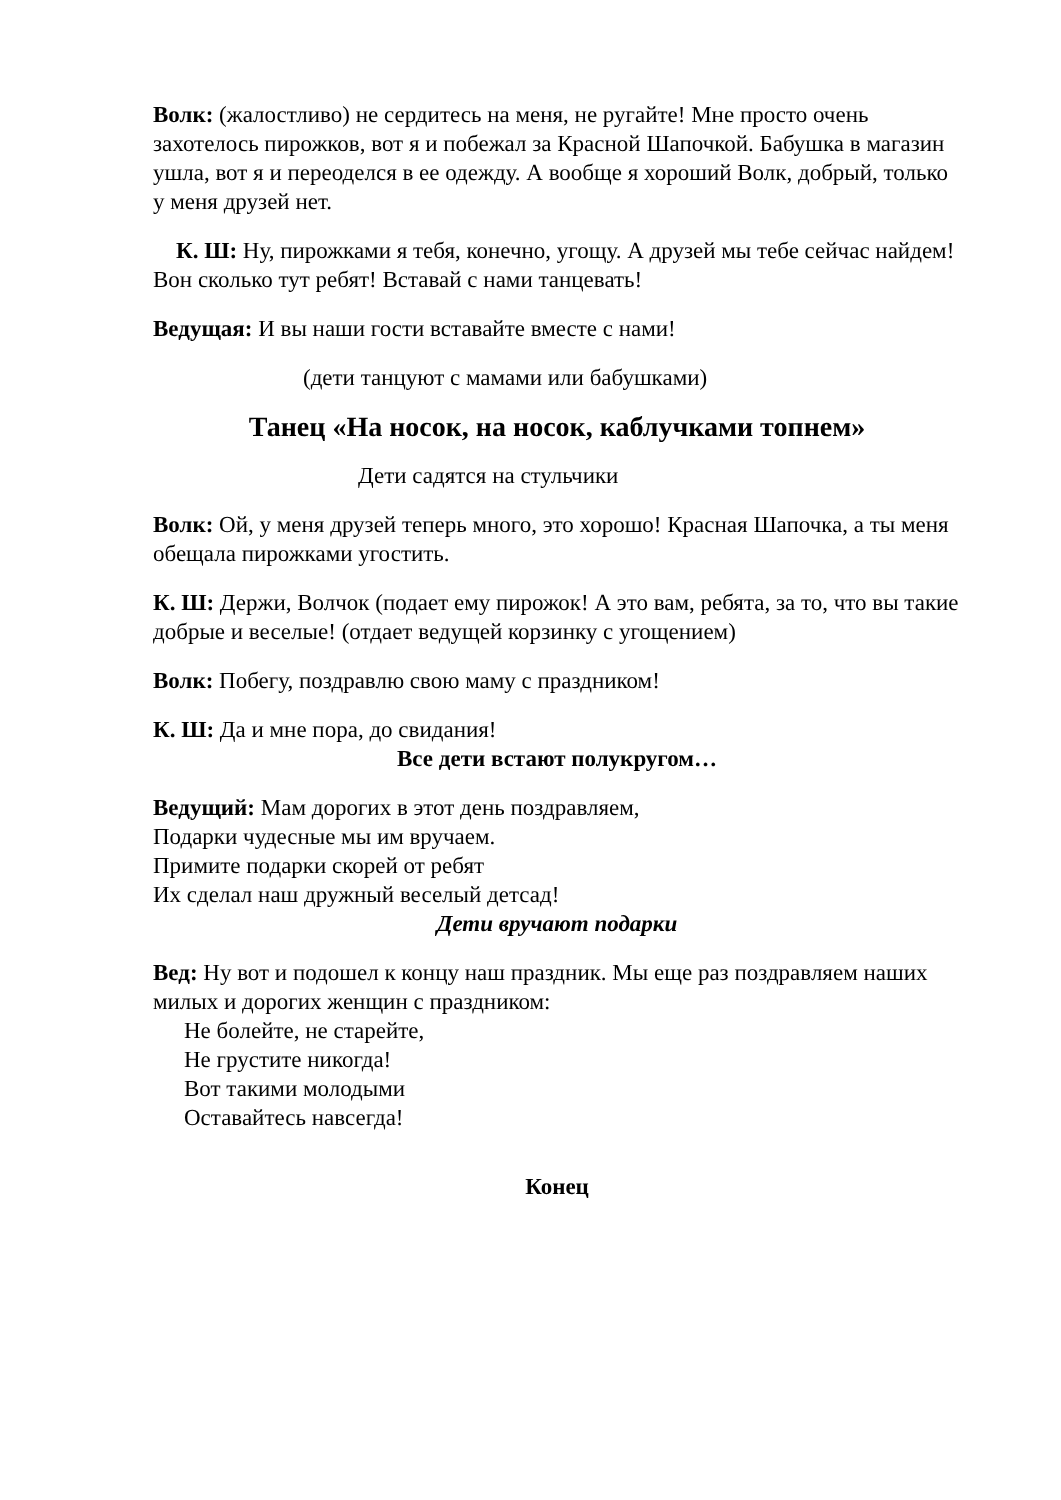Волк: (жалостливо) не сердитесь на меня, не ругайте! Мне просто очень захотелось пирожков, вот я и побежал за Красной Шапочкой. Бабушка в магазин ушла, вот я и переоделся в ее одежду. А вообще я хороший Волк, добрый, только у меня друзей нет.
К. Ш: Ну, пирожками я тебя, конечно, угощу. А друзей мы тебе сейчас найдем! Вон сколько тут ребят! Вставай с нами танцевать!
Ведущая: И вы наши гости вставайте вместе с нами!
(дети танцуют с мамами или бабушками)
Танец «На носок, на носок, каблучками топнем»
Дети садятся на стульчики
Волк: Ой, у меня друзей теперь много, это хорошо! Красная Шапочка, а ты меня обещала пирожками угостить.
К. Ш: Держи, Волчок (подает ему пирожок! А это вам, ребята, за то, что вы такие добрые и веселые! (отдает ведущей корзинку с угощением)
Волк: Побегу, поздравлю свою маму с праздником!
К. Ш: Да и мне пора, до свидания!
Все дети встают полукругом…
Ведущий: Мам дорогих в этот день поздравляем,
Подарки чудесные мы им вручаем.
Примите подарки скорей от ребят
Их сделал наш дружный веселый детсад!
Дети вручают подарки
Вед: Ну вот и подошел к концу наш праздник. Мы еще раз поздравляем наших милых и дорогих женщин с праздником:
Не болейте, не старейте,
Не грустите никогда!
Вот такими молодыми
Оставайтесь навсегда!
Конец